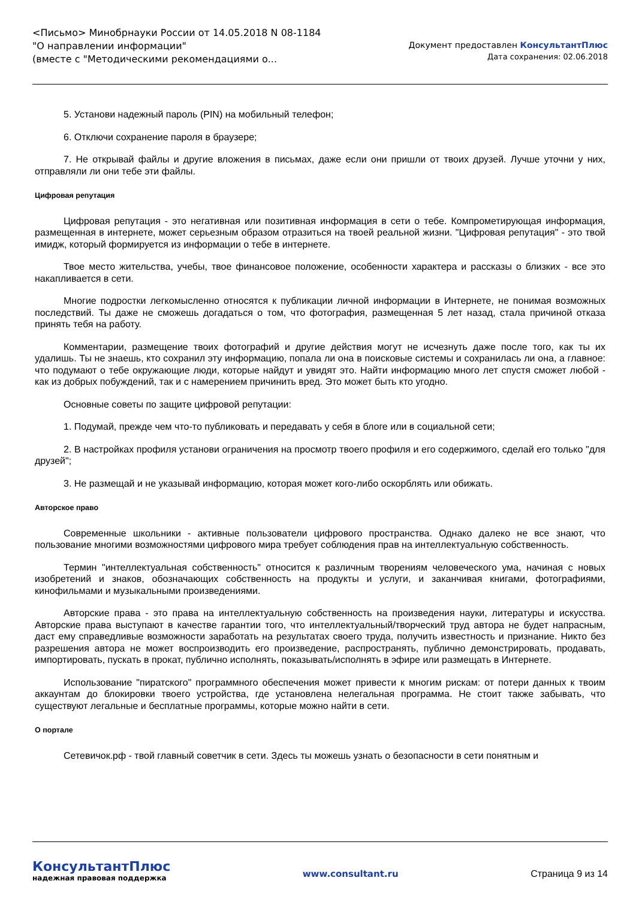<Письмо> Минобрнауки России от 14.05.2018 N 08-1184
"О направлении информации"
(вместе с "Методическими рекомендациями о...
Документ предоставлен КонсультантПлюс
Дата сохранения: 02.06.2018
5. Установи надежный пароль (PIN) на мобильный телефон;
6. Отключи сохранение пароля в браузере;
7. Не открывай файлы и другие вложения в письмах, даже если они пришли от твоих друзей. Лучше уточни у них, отправляли ли они тебе эти файлы.
Цифровая репутация
Цифровая репутация - это негативная или позитивная информация в сети о тебе. Компрометирующая информация, размещенная в интернете, может серьезным образом отразиться на твоей реальной жизни. "Цифровая репутация" - это твой имидж, который формируется из информации о тебе в интернете.
Твое место жительства, учебы, твое финансовое положение, особенности характера и рассказы о близких - все это накапливается в сети.
Многие подростки легкомысленно относятся к публикации личной информации в Интернете, не понимая возможных последствий. Ты даже не сможешь догадаться о том, что фотография, размещенная 5 лет назад, стала причиной отказа принять тебя на работу.
Комментарии, размещение твоих фотографий и другие действия могут не исчезнуть даже после того, как ты их удалишь. Ты не знаешь, кто сохранил эту информацию, попала ли она в поисковые системы и сохранилась ли она, а главное: что подумают о тебе окружающие люди, которые найдут и увидят это. Найти информацию много лет спустя сможет любой - как из добрых побуждений, так и с намерением причинить вред. Это может быть кто угодно.
Основные советы по защите цифровой репутации:
1. Подумай, прежде чем что-то публиковать и передавать у себя в блоге или в социальной сети;
2. В настройках профиля установи ограничения на просмотр твоего профиля и его содержимого, сделай его только "для друзей";
3. Не размещай и не указывай информацию, которая может кого-либо оскорблять или обижать.
Авторское право
Современные школьники - активные пользователи цифрового пространства. Однако далеко не все знают, что пользование многими возможностями цифрового мира требует соблюдения прав на интеллектуальную собственность.
Термин "интеллектуальная собственность" относится к различным творениям человеческого ума, начиная с новых изобретений и знаков, обозначающих собственность на продукты и услуги, и заканчивая книгами, фотографиями, кинофильмами и музыкальными произведениями.
Авторские права - это права на интеллектуальную собственность на произведения науки, литературы и искусства. Авторские права выступают в качестве гарантии того, что интеллектуальный/творческий труд автора не будет напрасным, даст ему справедливые возможности заработать на результатах своего труда, получить известность и признание. Никто без разрешения автора не может воспроизводить его произведение, распространять, публично демонстрировать, продавать, импортировать, пускать в прокат, публично исполнять, показывать/исполнять в эфире или размещать в Интернете.
Использование "пиратского" программного обеспечения может привести к многим рискам: от потери данных к твоим аккаунтам до блокировки твоего устройства, где установлена нелегальная программа. Не стоит также забывать, что существуют легальные и бесплатные программы, которые можно найти в сети.
О портале
Сетевичок.рф - твой главный советчик в сети. Здесь ты можешь узнать о безопасности в сети понятным и
КонсультантПлюс
надежная правовая поддержка
www.consultant.ru Страница 9 из 14